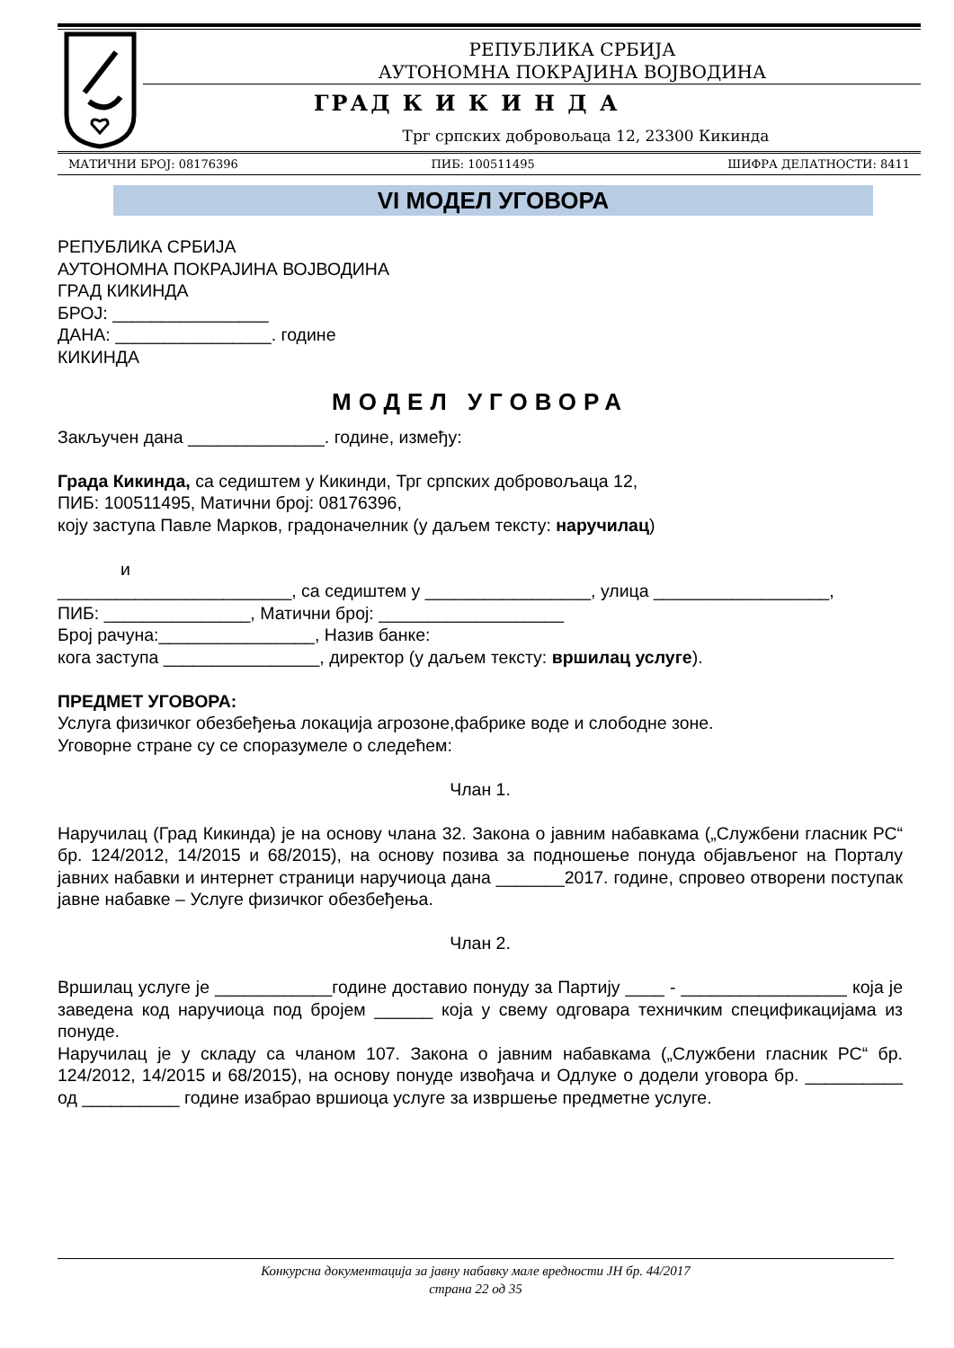РЕПУБЛИКА СРБИЈА
АУТОНОМНА ПОКРАЈИНА ВОЈВОДИНА
ГРАД К И К И Н Д А
Трг српских добровољаца 12, 23300 Кикинда
МАТИЧНИ БРОЈ: 08176396 ПИБ: 100511495 ШИФРА ДЕЛАТНОСТИ: 8411
VI МОДЕЛ УГОВОРА
РЕПУБЛИКА СРБИЈА
АУТОНОМНА ПОКРАЈИНА ВОЈВОДИНА
ГРАД КИКИНДА
БРОЈ: ________________
ДАНА: ________________. године
КИКИНДА
МОДЕЛ УГОВОРА
Закључен дана ______________. године, између:
Града Кикинда, са седиштем у Кикинди, Трг српских добровољаца 12,
ПИБ: 100511495, Матични број: 08176396,
коју заступа Павле Марков, градоначелник (у даљем тексту: наручилац)
и
________________________, са седиштем у _________________, улица __________________,
ПИБ: _______________, Матични број: ___________________
Број рачуна:________________, Назив банке:
кога заступа ________________, директор (у даљем тексту: вршилац услуге).
ПРЕДМЕТ УГОВОРА:
Услуга физичког обезбеђења локација агрозоне,фабрике воде и слободне зоне.
Уговорне стране су се споразумеле о следећем:
Члан 1.
Наручилац (Град Кикинда) је на основу члана 32. Закона о јавним набавкама („Службени гласник РС“ бр. 124/2012, 14/2015 и 68/2015), на основу позива за подношење понуда објављеног на Порталу јавних набавки и интернет страници наручиоца дана _______2017. године, спровео отворени поступак јавне набавке – Услуге физичког обезбеђења.
Члан 2.
Вршилац услуге је ____________године доставио понуду за Партију ____ - _________________ која је заведена код наручиоца под бројем ______ која у свему одговара техничким спецификацијама из понуде.
Наручилац је у складу са чланом 107. Закона о јавним набавкама („Службени гласник РС“ бр. 124/2012, 14/2015 и 68/2015), на основу понуде извођача и Одлуке о додели уговора бр. __________ од __________ године изабрао вршиоца услуге за извршење предметне услуге.
Конкурсна документација за јавну набавку мале вредности ЈН бр. 44/2017
страна 22 од 35